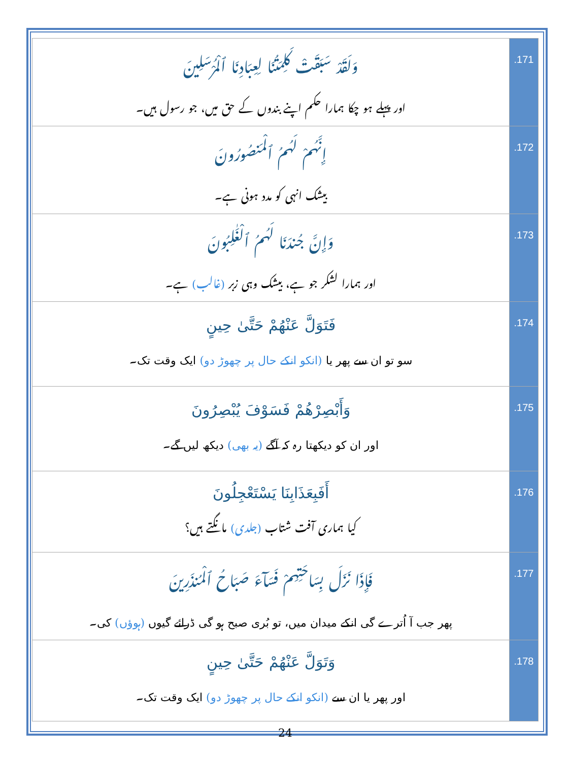| وَلَقَدْ سَبَقَتْ كَلِمَتُنَا لِعِبَادِنَا ٱلْمُرْسَلِينَ اور پہلے ہو چکا ہمارا حکم اپنے بندوں کے حق میں، جو رسول ہیں۔ | .171 |
| إِنَّهُمْ لَهُمُ ٱلْمَنصُورُونَ بیشک انہی کو مدد ہونی ہے۔ | .172 |
| وَإِنَّ جُندَنَا لَهُمُ ٱلْغَٰلِبُونَ اور ہمارا لشکر جو ہے، بیشک وہی زبر (غالب) ہے۔ | .173 |
| فَتَوَلَّ عَنْهُمْ حَتَّىٰ حِينٍ سو تو ان سے پھر یا (انکو انکے حال پر چھوڑ دو) ایک وقت تک۔ | .174 |
| وَأَبْصِرْهُمْ فَسَوْفَ يُبْصِرُونَ اور ان کو دیکھتا رہ کہ آگے (یہ بھی) دیکھ لیں گے۔ | .175 |
| أَفَبِعَذَابِنَا يَسْتَعْجِلُونَ کیا ہماری آفت شتاب (جلدی) مانگتے ہیں؟ | .176 |
| فَإِذَا نَزَلَ بِسَاحَتِهِمْ فَسَآءَ صَبَاحُ ٱلْمُنذَرِينَ پھر جب آ اُترے گی انکے میدان میں، تو بُری صبح ہو گی ڈرائے گیوں (ہوؤں) کی۔ | .177 |
| وَتَوَلَّ عَنْهُمْ حَتَّىٰ حِينٍ اور پھر یا ان سے (انکو انکے حال پر چھوڑ دو) ایک وقت تک۔ | .178 |
24